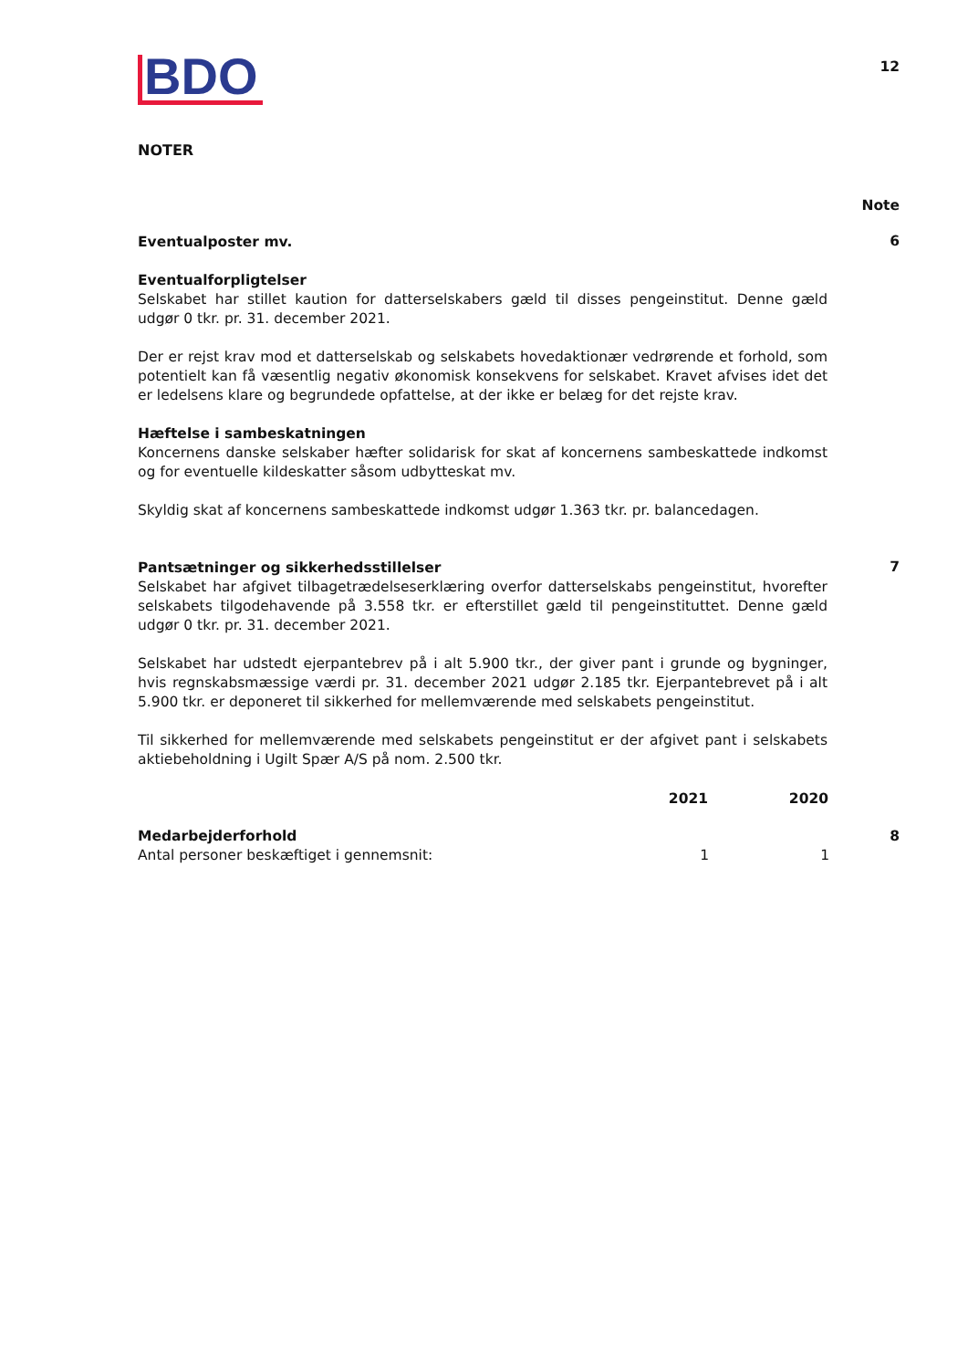BDO
12
NOTER
Note
Eventualposter mv.
6
Eventualforpligtelser
Selskabet har stillet kaution for datterselskabers gæld til disses pengeinstitut. Denne gæld udgør 0 tkr. pr. 31. december 2021.
Der er rejst krav mod et datterselskab og selskabets hovedaktionær vedrørende et forhold, som potentielt kan få væsentlig negativ økonomisk konsekvens for selskabet. Kravet afvises idet det er ledelsens klare og begrundede opfattelse, at der ikke er belæg for det rejste krav.
Hæftelse i sambeskatningen
Koncernens danske selskaber hæfter solidarisk for skat af koncernens sambeskattede indkomst og for eventuelle kildeskatter såsom udbytteskat mv.
Skyldig skat af koncernens sambeskattede indkomst udgør 1.363 tkr. pr. balancedagen.
Pantsætninger og sikkerhedsstillelser
7
Selskabet har afgivet tilbagetrædelseserklæring overfor datterselskabs pengeinstitut, hvorefter selskabets tilgodehavende på 3.558 tkr. er efterstillet gæld til pengeinstituttet. Denne gæld udgør 0 tkr. pr. 31. december 2021.
Selskabet har udstedt ejerpantebrev på i alt 5.900 tkr., der giver pant i grunde og bygninger, hvis regnskabsmæssige værdi pr. 31. december 2021 udgør 2.185 tkr. Ejerpantebrevet på i alt 5.900 tkr. er deponeret til sikkerhed for mellemværende med selskabets pengeinstitut.
Til sikkerhed for mellemværende med selskabets pengeinstitut er der afgivet pant i selskabets aktiebeholdning i Ugilt Spær A/S på nom. 2.500 tkr.
| | 2021 | 2020 | |
| --- | --- | --- | --- |
| Medarbejderforhold | | | 8 |
| Antal personer beskæftiget i gennemsnit: | 1 | 1 | |